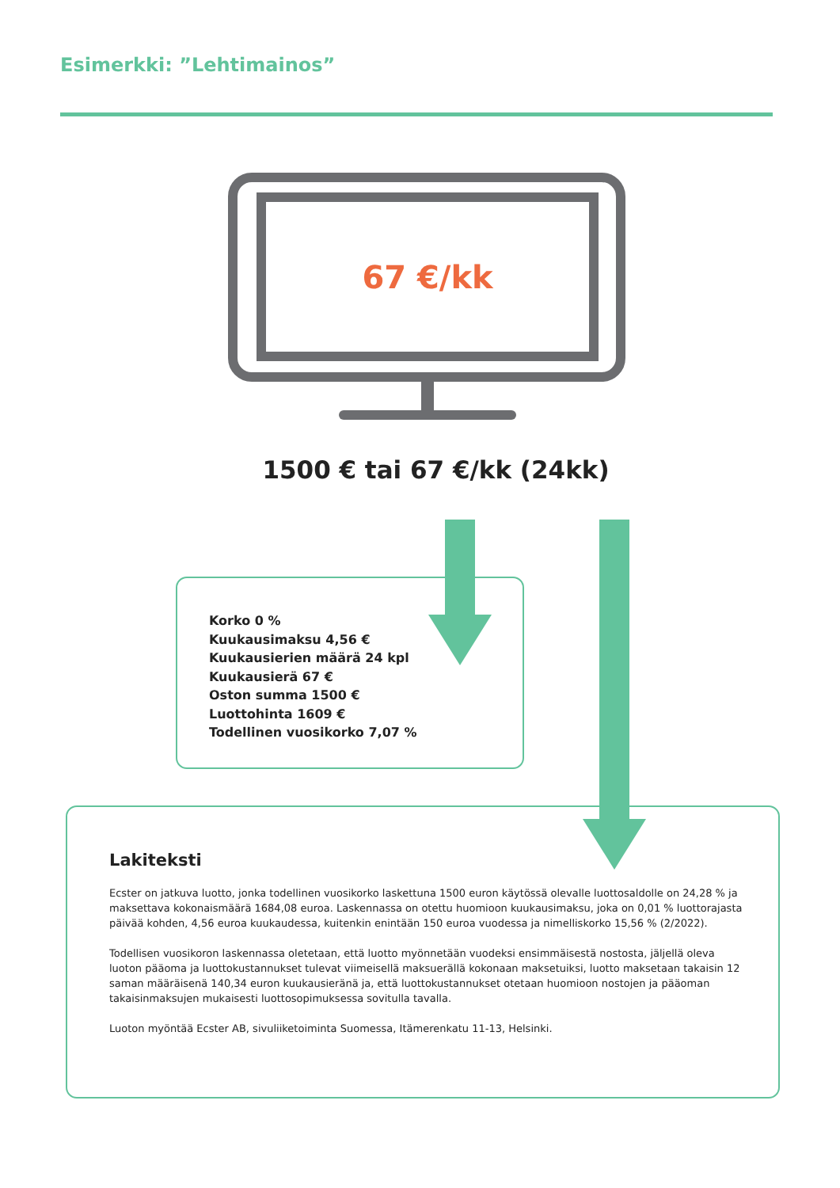Esimerkki: ”Lehtimainos”
67 €/kk
1500 € tai 67 €/kk (24kk)
Korko 0 %
Kuukausimaksu 4,56 €
Kuukausierien määrä 24 kpl
Kuukausierä 67 €
Oston summa 1500 €
Luottohinta 1609 €
Todellinen vuosikorko 7,07 %
Lakiteksti
Ecster on jatkuva luotto, jonka todellinen vuosikorko laskettuna 1500 euron käytössä olevalle luottosaldolle on 24,28 % ja maksettava kokonaismäärä 1684,08 euroa. Laskennassa on otettu huomioon kuukausimaksu, joka on 0,01 % luottorajasta päivää kohden, 4,56 euroa kuukaudessa, kuitenkin enintään 150 euroa vuodessa ja nimelliskorko 15,56 % (2/2022).
Todellisen vuosikoron laskennassa oletetaan, että luotto myönnetään vuodeksi ensimmäisestä nostosta, jäljellä oleva luoton pääoma ja luottokustannukset tulevat viimeisellä maksuerällä kokonaan maksetuiksi, luotto maksetaan takaisin 12 saman määräisenä 140,34 euron kuukausieränä ja, että luottokustannukset otetaan huomioon nostojen ja pääoman takaisinmaksujen mukaisesti luottosopimuksessa sovitulla tavalla.
Luoton myöntää Ecster AB, sivuliiketoiminta Suomessa, Itämerenkatu 11-13, Helsinki.